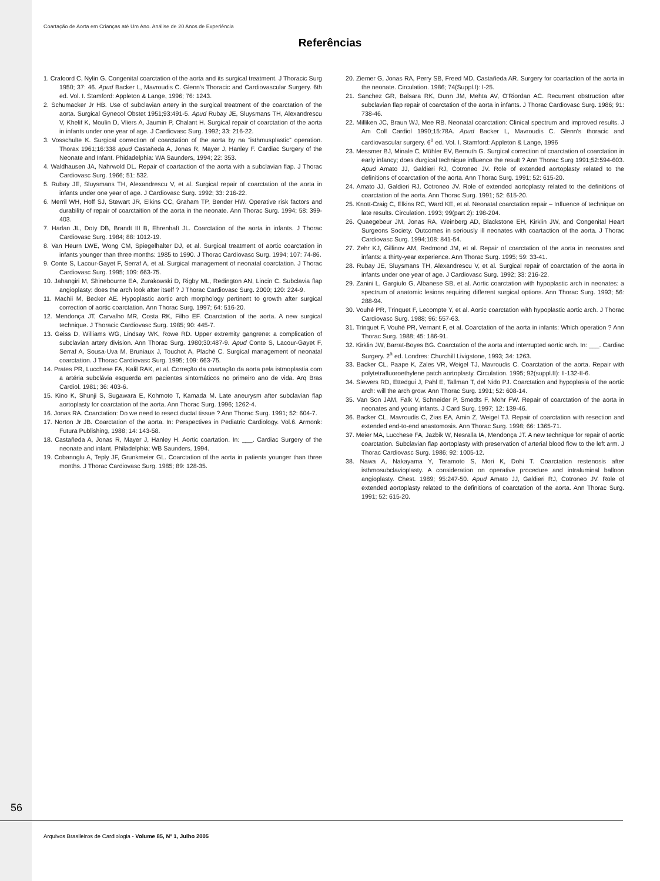Coartação de Aorta em Crianças até Um Ano. Análise de 20 Anos de Experiência
Referências
1. Crafoord C, Nylin G. Congenital coarctation of the aorta and its surgical treatment. J Thoracic Surg 1950; 37: 46. Apud Backer L, Mavroudis C. Glenn's Thoracic and Cardiovascular Surgery. 6th ed. Vol. I. Stamford: Appleton & Lange, 1996; 76: 1243.
2. Schumacker Jr HB. Use of subclavian artery in the surgical treatment of the coarctation of the aorta. Surgical Gynecol Obstet 1951;93:491-5. Apud Rubay JE, Sluysmans TH, Alexandrescu V, Khelif K, Moulin D, Vliers A, Jaumin P, Chalant H. Surgical repair of coarctation of the aorta in infants under one year of age. J Cardiovasc Surg. 1992; 33: 216-22.
3. Vosschulte K. Surgical correction of coarctation of the aorta by na “isthmusplastic” operation. Thorax 1961;16:338 apud Castañeda A, Jonas R, Mayer J, Hanley F. Cardiac Surgery of the Neonate and Infant. Phidadelphia: WA Saunders, 1994; 22: 353.
4. Waldhausen JA, Nahrwold DL. Repair of coartaction of the aorta with a subclavian flap. J Thorac Cardiovasc Surg. 1966; 51: 532.
5. Rubay JE, Sluysmans TH, Alexandrescu V, et al. Surgical repair of coarctation of the aorta in infants under one year of age. J Cardiovasc Surg. 1992; 33: 216-22.
6. Merril WH, Hoff SJ, Stewart JR, Elkins CC, Graham TP, Bender HW. Operative risk factors and durability of repair of coarctaition of the aorta in the neonate. Ann Thorac Surg. 1994; 58: 399-403.
7. Harlan JL, Doty DB, Brandt III B, Ehrenhaft JL. Coarctation of the aorta in infants. J Thorac Cardiovasc Surg. 1984; 88: 1012-19.
8. Van Heurn LWE, Wong CM, Spiegelhalter DJ, et al. Surgical treatment of aortic coarctation in infants younger than three months: 1985 to 1990. J Thorac Cardiovasc Surg. 1994; 107: 74-86.
9. Conte S, Lacour-Gayet F, Serraf A, et al. Surgical management of neonatal coarctation. J Thorac Cardiovasc Surg. 1995; 109: 663-75.
10. Jahangiri M, Shinebourne EA, Zurakowski D, Rigby ML, Redington AN, Lincin C. Subclavia flap angioplasty: does the arch look after itself ? J Thorac Cardiovasc Surg. 2000; 120: 224-9.
11. Machii M, Becker AE. Hypoplastic aortic arch morphology pertinent to growth after surgical correction of aortic coarctation. Ann Thorac Surg. 1997; 64: 516-20.
12. Mendonça JT, Carvalho MR, Costa RK, Filho EF. Coarctation of the aorta. A new surgical technique. J Thoracic Cardiovasc Surg. 1985; 90: 445-7.
13. Geiss D, Williams WG, Lindsay WK, Rowe RD. Upper extremity gangrene: a complication of subclavian artery division. Ann Thorac Surg. 1980;30:487-9. Apud Conte S, Lacour-Gayet F, Serraf A, Sousa-Uva M, Bruniaux J, Touchot A, Plaché C. Surgical management of neonatal coarctation. J Thorac Cardiovasc Surg. 1995; 109: 663-75.
14. Prates PR, Lucchese FA, Kalil RAK, et al. Correção da coartação da aorta pela istmoplastia com a artéria subclávia esquerda em pacientes sintomáticos no primeiro ano de vida. Arq Bras Cardiol. 1981; 36: 403-6.
15. Kino K, Shunji S, Sugawara E, Kohmoto T, Kamada M. Late aneurysm after subclavian flap aortoplasty for coarctation of the aorta. Ann Thorac Surg. 1996; 1262-4.
16. Jonas RA. Coarctation: Do we need to resect ductal tissue ? Ann Thorac Surg. 1991; 52: 604-7.
17. Norton Jr JB. Coarctation of the aorta. In: Perspectives in Pediatric Cardiology. Vol.6. Armonk: Futura Publishing, 1988; 14: 143-58.
18. Castañeda A, Jonas R, Mayer J, Hanley H. Aortic coartation. In: ___. Cardiac Surgery of the neonate and infant. Philadelphia: WB Saunders, 1994.
19. Cobanoglu A, Teply JF, Grunkmeier GL. Coarctation of the aorta in patients younger than three months. J Thorac Cardiovasc Surg. 1985; 89: 128-35.
20. Ziemer G, Jonas RA, Perry SB, Freed MD, Castañeda AR. Surgery for coartaction of the aorta in the neonate. Circulation. 1986; 74(Suppl.I): I-25.
21. Sanchez GR, Balsara RK, Dunn JM, Mehta AV, O'Riordan AC. Recurrent obstruction after subclavian flap repair of coarctation of the aorta in infants. J Thorac Cardiovasc Surg. 1986; 91: 738-46.
22. Milliken JC, Braun WJ, Mee RB. Neonatal coarctation: Clinical spectrum and improved results. J Am Coll Cardiol 1990;15:78A. Apud Backer L, Mavroudis C. Glenn's thoracic and cardiovascular surgery. 6<sup>o</sup> ed. Vol. I. Stamford: Appleton & Lange, 1996
23. Messmer BJ, Minale C, Mühler EV, Bernuth G. Surgical correction of coarctation of coarctation in early infancy; does durgical technique influence the result ? Ann Thorac Surg 1991;52:594-603. Apud Amato JJ, Galdieri RJ, Cotroneo JV. Role of extended aortoplasty related to the definitions of coarctation of the aorta. Ann Thorac Surg. 1991; 52: 615-20.
24. Amato JJ, Galdieri RJ, Cotroneo JV. Role of extended aortoplasty related to the definitions of coarctation of the aorta. Ann Thorac Surg. 1991; 52: 615-20.
25. Knott-Craig C, Elkins RC, Ward KE, et al. Neonatal coarctation repair – Influence of technique on late results. Circulation. 1993; 99(part 2): 198-204.
26. Quaegebeur JM, Jonas RA, Weinberg AD, Blackstone EH, Kirklin JW, and Congenital Heart Surgeons Society. Outcomes in seriously ill neonates with coartaction of the aorta. J Thorac Cardiovasc Surg. 1994;108: 841-54.
27. Zehr KJ, Gillinov AM, Redmond JM, et al. Repair of coarctation of the aorta in neonates and infants: a thirty-year experience. Ann Thorac Surg. 1995; 59: 33-41.
28. Rubay JE, Sluysmans TH, Alexandrescu V, et al. Surgical repair of coarctation of the aorta in infants under one year of age. J Cardiovasc Surg. 1992; 33: 216-22.
29. Zanini L, Gargiulo G, Albanese SB, et al. Aortic coarctation with hypoplastic arch in neonates: a spectrum of anatomic lesions requiring different surgical options. Ann Thorac Surg. 1993; 56: 288-94.
30. Vouhé PR, Trinquet F, Lecompte Y, et al. Aortic coarctation with hypoplastic aortic arch. J Thorac Cardiovasc Surg. 1988; 96: 557-63.
31. Trinquet F, Vouhé PR, Vernant F, et al. Coarctation of the aorta in infants: Which operation ? Ann Thorac Surg. 1988; 45: 186-91.
32. Kirklin JW, Barrat-Boyes BG. Coarctation of the aorta and interrupted aortic arch. In: ___. Cardiac Surgery. 2<sup>a</sup> ed. Londres: Churchill Livigstone, 1993; 34: 1263.
33. Backer CL, Paape K, Zales VR, Weigel TJ, Mavroudis C. Coarctation of the aorta. Repair with polytetrafluoroethylene patch aortoplasty. Circulation. 1995; 92(suppl.II): II-132-II-6.
34. Siewers RD, Ettedgui J, Pahl E, Tallman T, del Nido PJ. Coarctation and hypoplasia of the aortic arch: will the arch grow. Ann Thorac Surg. 1991; 52: 608-14.
35. Van Son JAM, Falk V, Schneider P, Smedts F, Mohr FW. Repair of coarctation of the aorta in neonates and young infants. J Card Surg. 1997; 12: 139-46.
36. Backer CL, Mavroudis C, Zias EA, Amin Z, Weigel TJ. Repair of coarctation with resection and extended end-to-end anastomosis. Ann Thorac Surg. 1998; 66: 1365-71.
37. Meier MA, Lucchese FA, Jazbik W, Nesralla IA, Mendonça JT. A new technique for repair of aortic coarctation. Subclavian flap aortoplasty with preservation of arterial blood flow to the left arm. J Thorac Cardiovasc Surg. 1986; 92: 1005-12.
38. Nawa A, Nakayama Y, Teramoto S, Mori K, Dohi T. Coarctation restenosis after isthmosubclavioplasty. A consideration on operative procedure and intraluminal balloon angioplasty. Chest. 1989; 95:247-50. Apud Amato JJ, Galdieri RJ, Cotroneo JV. Role of extended aortoplasty related to the definitions of coarctation of the aorta. Ann Thorac Surg. 1991; 52: 615-20.
56
Arquivos Brasileiros de Cardiologia - Volume 85, Nº 1, Julho 2005